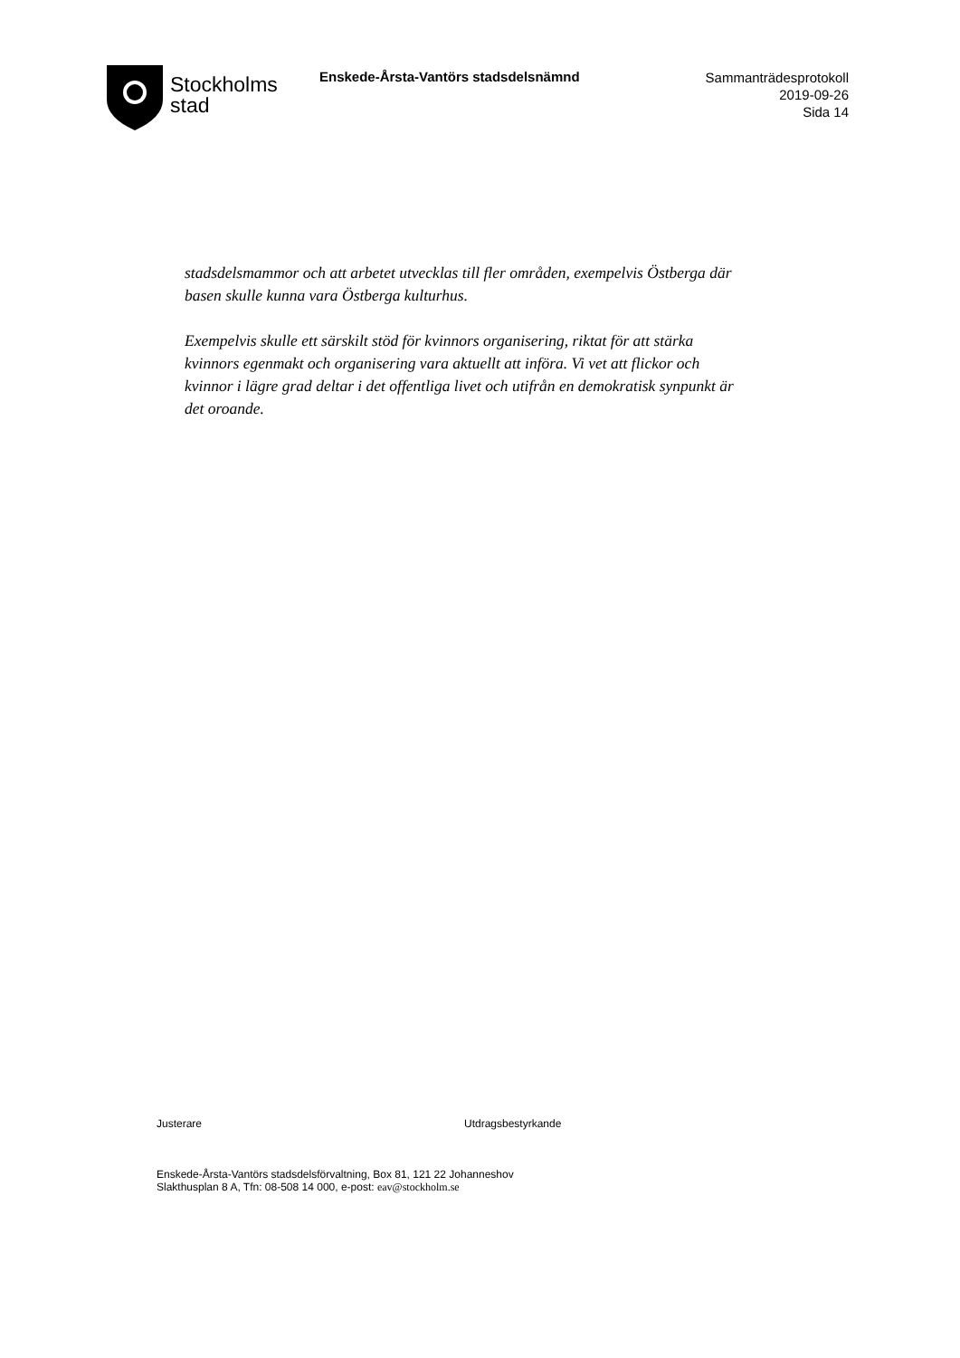Stockholms
stad
Enskede-Årsta-Vantörs stadsdelsnämnd
Sammanträdesprotokoll
2019-09-26
Sida 14
stadsdelsmammor och att arbetet utvecklas till fler områden, exempelvis Östberga där basen skulle kunna vara Östberga kulturhus.
Exempelvis skulle ett särskilt stöd för kvinnors organisering, riktat för att stärka kvinnors egenmakt och organisering vara aktuellt att införa. Vi vet att flickor och kvinnor i lägre grad deltar i det offentliga livet och utifrån en demokratisk synpunkt är det oroande.
Justerare Utdragsbestyrkande
Enskede-Årsta-Vantörs stadsdelsförvaltning, Box 81, 121 22 Johanneshov
Slakthusplan 8 A, Tfn: 08-508 14 000, e-post: eav@stockholm.se